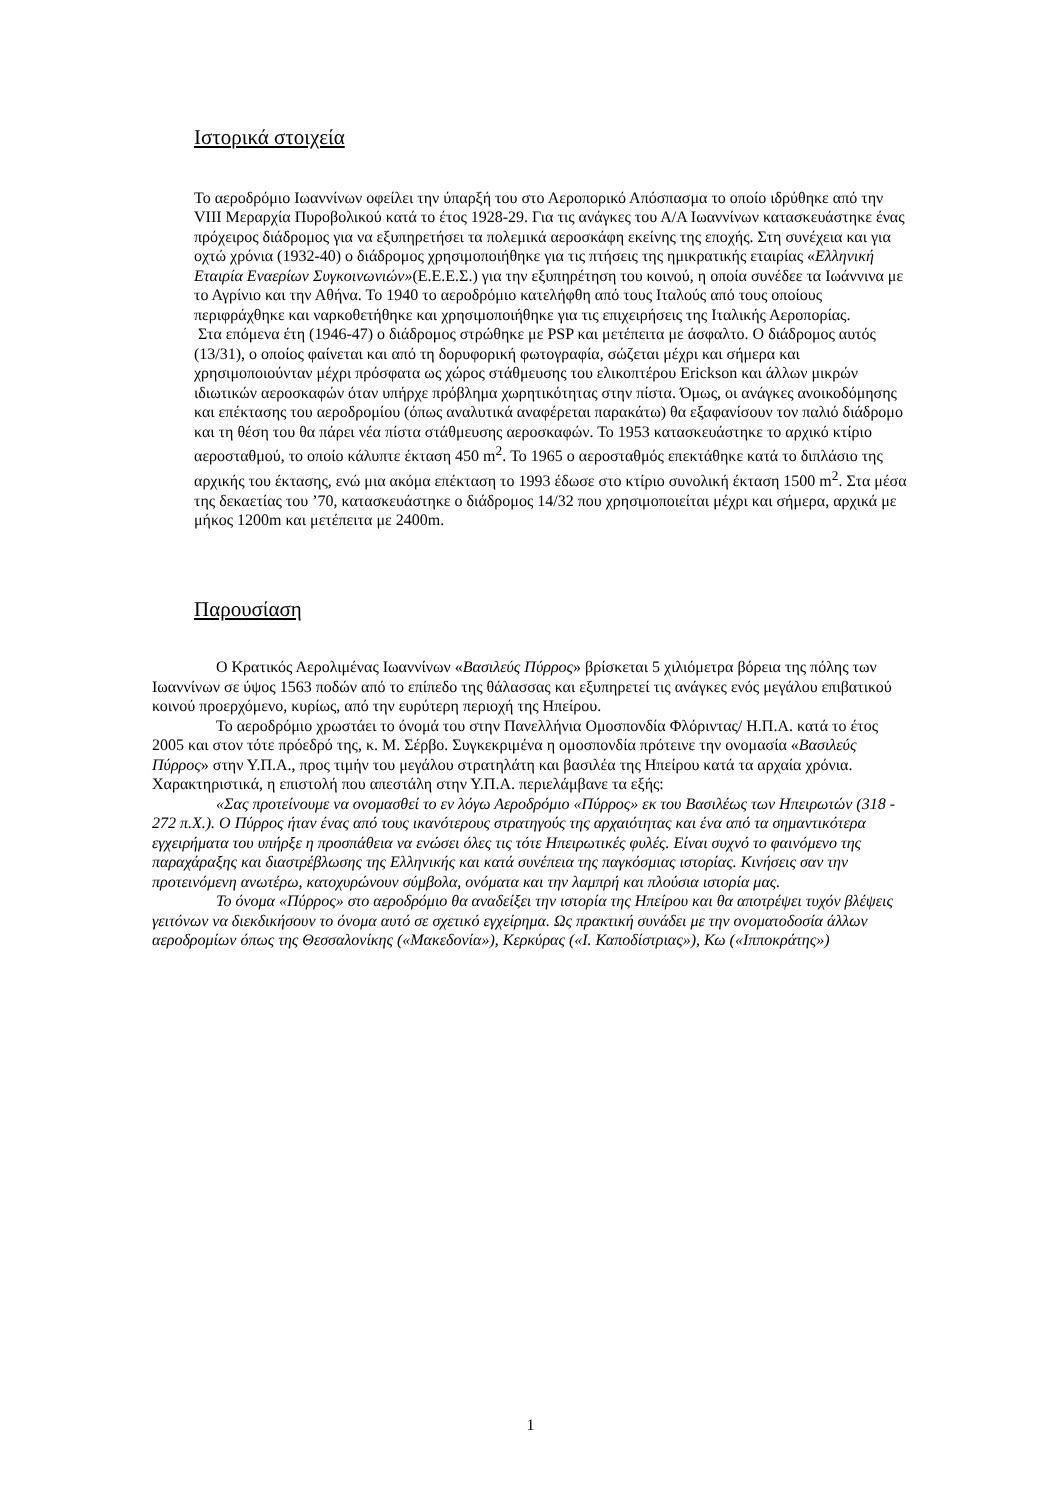Ιστορικά στοιχεία
Το αεροδρόμιο Ιωαννίνων οφείλει την ύπαρξή του στο Αεροπορικό Απόσπασμα το οποίο ιδρύθηκε από την VIII Μεραρχία Πυροβολικού κατά το έτος 1928-29. Για τις ανάγκες του Α/Α Ιωαννίνων κατασκευάστηκε ένας πρόχειρος διάδρομος για να εξυπηρετήσει τα πολεμικά αεροσκάφη εκείνης της εποχής. Στη συνέχεια και για οχτώ χρόνια (1932-40) ο διάδρομος χρησιμοποιήθηκε για τις πτήσεις της ημικρατικής εταιρίας «Ελληνική Εταιρία Εναερίων Συγκοινωνιών»(Ε.Ε.Ε.Σ.) για την εξυπηρέτηση του κοινού, η οποία συνέδεε τα Ιωάννινα με το Αγρίνιο και την Αθήνα. Το 1940 το αεροδρόμιο κατελήφθη από τους Ιταλούς από τους οποίους περιφράχθηκε και ναρκοθετήθηκε και χρησιμοποιήθηκε για τις επιχειρήσεις της Ιταλικής Αεροπορίας.
Στα επόμενα έτη (1946-47) ο διάδρομος στρώθηκε με PSP και μετέπειτα με άσφαλτο. Ο διάδρομος αυτός (13/31), ο οποίος φαίνεται και από τη δορυφορική φωτογραφία, σώζεται μέχρι και σήμερα και χρησιμοποιούνταν μέχρι πρόσφατα ως χώρος στάθμευσης του ελικοπτέρου Erickson και άλλων μικρών ιδιωτικών αεροσκαφών όταν υπήρχε πρόβλημα χωρητικότητας στην πίστα. Όμως, οι ανάγκες ανοικοδόμησης και επέκτασης του αεροδρομίου (όπως αναλυτικά αναφέρεται παρακάτω) θα εξαφανίσουν τον παλιό διάδρομο και τη θέση του θα πάρει νέα πίστα στάθμευσης αεροσκαφών. Το 1953 κατασκευάστηκε το αρχικό κτίριο αεροσταθμού, το οποίο κάλυπτε έκταση 450 m<sup>2</sup>. Το 1965 ο αεροσταθμός επεκτάθηκε κατά το διπλάσιο της αρχικής του έκτασης, ενώ μια ακόμα επέκταση το 1993 έδωσε στο κτίριο συνολική έκταση 1500 m<sup>2</sup>. Στα μέσα της δεκαετίας του ’70, κατασκευάστηκε ο διάδρομος 14/32 που χρησιμοποιείται μέχρι και σήμερα, αρχικά με μήκος 1200m και μετέπειτα με 2400m.
Παρουσίαση
Ο Κρατικός Αερολιμένας Ιωαννίνων «Βασιλεύς Πύρρος» βρίσκεται 5 χιλιόμετρα βόρεια της πόλης των Ιωαννίνων σε ύψος 1563 ποδών από το επίπεδο της θάλασσας και εξυπηρετεί τις ανάγκες ενός μεγάλου επιβατικού κοινού προερχόμενο, κυρίως, από την ευρύτερη περιοχή της Ηπείρου.
Το αεροδρόμιο χρωστάει το όνομά του στην Πανελλήνια Ομοσπονδία Φλόριντας/ Η.Π.Α. κατά το έτος 2005 και στον τότε πρόεδρό της, κ. Μ. Σέρβο. Συγκεκριμένα η ομοσπονδία πρότεινε την ονομασία «Βασιλεύς Πύρρος» στην Υ.Π.Α., προς τιμήν του μεγάλου στρατηλάτη και βασιλέα της Ηπείρου κατά τα αρχαία χρόνια. Χαρακτηριστικά, η επιστολή που απεστάλη στην Υ.Π.Α. περιελάμβανε τα εξής:
«Σας προτείνουμε να ονομασθεί το εν λόγω Αεροδρόμιο «Πύρρος» εκ του Βασιλέως των Ηπειρωτών (318 - 272 π.Χ.). Ο Πύρρος ήταν ένας από τους ικανότερους στρατηγούς της αρχαιότητας και ένα από τα σημαντικότερα εγχειρήματα του υπήρξε η προσπάθεια να ενώσει όλες τις τότε Ηπειρωτικές φυλές. Είναι συχνό το φαινόμενο της παραχάραξης και διαστρέβλωσης της Ελληνικής και κατά συνέπεια της παγκόσμιας ιστορίας. Κινήσεις σαν την προτεινόμενη ανωτέρω, κατοχυρώνουν σύμβολα, ονόματα και την λαμπρή και πλούσια ιστορία μας.
Το όνομα «Πύρρος» στο αεροδρόμιο θα αναδείξει την ιστορία της Ηπείρου και θα αποτρέψει τυχόν βλέψεις γειτόνων να διεκδικήσουν το όνομα αυτό σε σχετικό εγχείρημα. Ως πρακτική συνάδει με την ονοματοδοσία άλλων αεροδρομίων όπως της Θεσσαλονίκης («Μακεδονία»), Κερκύρας («Ι. Καποδίστριας»), Κω («Ιπποκράτης»)
1